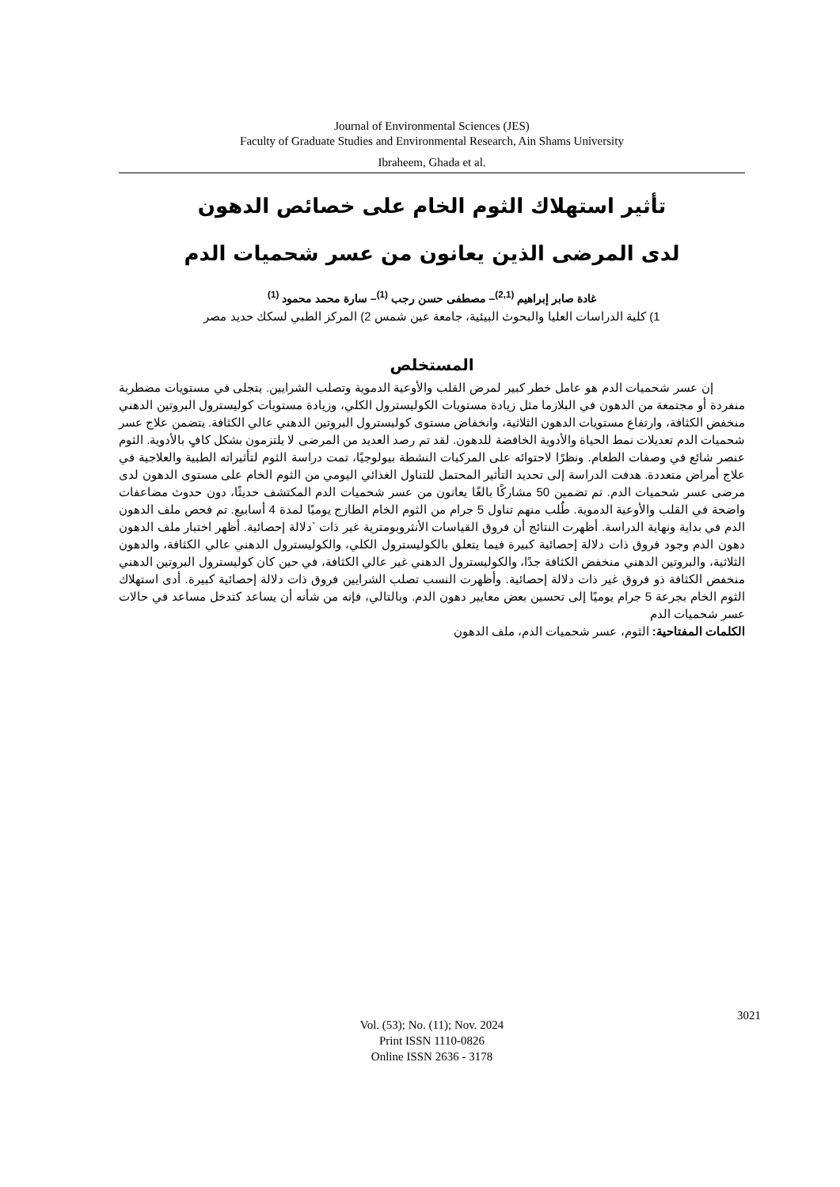Journal of Environmental Sciences (JES)
Faculty of Graduate Studies and Environmental Research, Ain Shams University
Ibraheem, Ghada et al.
تأثير استهلاك الثوم الخام على خصائص الدهون
لدى المرضى الذين يعانون من عسر شحميات الدم
غادة صابر إبراهيم <sup>(2,1)</sup>– مصطفى حسن رجب <sup>(1)</sup>– سارة محمد محمود <sup>(1)</sup>
1) كلية الدراسات العليا والبحوث البيئية، جامعة عين شمس 2) المركز الطبي لسكك حديد مصر
المستخلص
إن عسر شحميات الدم هو عامل خطر كبير لمرض القلب والأوعية الدموية وتصلب الشرايين. يتجلى في مستويات مضطربة منفردة أو مجتمعة من الدهون في البلازما مثل زيادة مستويات الكوليسترول الكلي، وزيادة مستويات كوليسترول البروتين الدهني منخفض الكثافة، وارتفاع مستويات الدهون الثلاثية، وانخفاض مستوى كوليسترول البروتين الدهني عالي الكثافة. يتضمن علاج عسر شحميات الدم تعديلات نمط الحياة والأدوية الخافضة للدهون. لقد تم رصد العديد من المرضى لا يلتزمون بشكل كافٍ بالأدوية. الثوم عنصر شائع في وصفات الطعام. ونظرًا لاحتوائه على المركبات النشطة بيولوجيًا، تمت دراسة الثوم لتأثيراته الطبية والعلاجية في علاج أمراض متعددة. هدفت الدراسة إلى تحديد التأثير المحتمل للتناول الغذائي اليومي من الثوم الخام على مستوى الدهون لدى مرضى عسر شحميات الدم. تم تضمين 50 مشاركًا بالغًا يعانون من عسر شحميات الدم المكتشف حديثًا، دون حدوث مضاعفات واضحة في القلب والأوعية الدموية. طُلب منهم تناول 5 جرام من الثوم الخام الطازج يوميًا لمدة 4 أسابيع. تم فحص ملف الدهون الدم في بداية ونهاية الدراسة. أظهرت النتائج أن فروق القياسات الأنثروبومترية غير ذات `دلالة إحصائية. أظهر اختبار ملف الدهون دهون الدم وجود فروق ذات دلالة إحصائية كبيرة فيما يتعلق بالكوليسترول الكلي، والكوليسترول الدهني عالي الكثافة، والدهون الثلاثية، والبروتين الدهني منخفض الكثافة جدًا، والكوليسترول الدهني غير عالي الكثافة، في حين كان كوليسترول البروتين الدهني منخفض الكثافة ذو فروق غير ذات دلالة إحصائية. وأظهرت النسب تصلب الشرايين فروق ذات دلالة إحصائية كبيرة. أدى استهلاك الثوم الخام بجرعة 5 جرام يوميًا إلى تحسين بعض معايير دهون الدم. وبالتالي، فإنه من شأنه أن يساعد كتدخل مساعد في حالات عسر شحميات الدم
الكلمات المفتاحية: الثوم، عسر شحميات الدم، ملف الدهون
3021
Vol. (53); No. (11); Nov. 2024
Print ISSN 1110-0826
Online ISSN 2636 - 3178